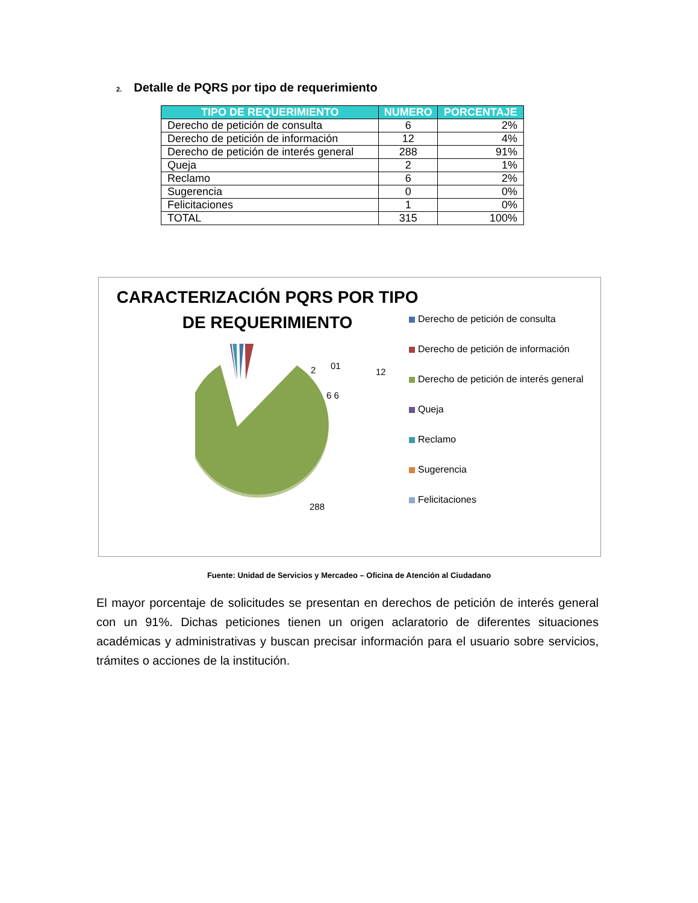2. Detalle de PQRS por tipo de requerimiento
| TIPO DE REQUERIMIENTO | NUMERO | PORCENTAJE |
| --- | --- | --- |
| Derecho de petición de consulta | 6 | 2% |
| Derecho de petición de información | 12 | 4% |
| Derecho de petición de interés general | 288 | 91% |
| Queja | 2 | 1% |
| Reclamo | 6 | 2% |
| Sugerencia | 0 | 0% |
| Felicitaciones | 1 | 0% |
| TOTAL | 315 | 100% |
CARACTERIZACIÓN PQRS POR TIPO DE REQUERIMIENTO
2 01
12
6 6
288
Derecho de petición de consulta
Derecho de petición de información
Derecho de petición de interés general
Queja
Reclamo
Sugerencia
Felicitaciones
Fuente: Unidad de Servicios y Mercadeo – Oficina de Atención al Ciudadano
El mayor porcentaje de solicitudes se presentan en derechos de petición de interés general con un 91%. Dichas peticiones tienen un origen aclaratorio de diferentes situaciones académicas y administrativas y buscan precisar información para el usuario sobre servicios, trámites o acciones de la institución.